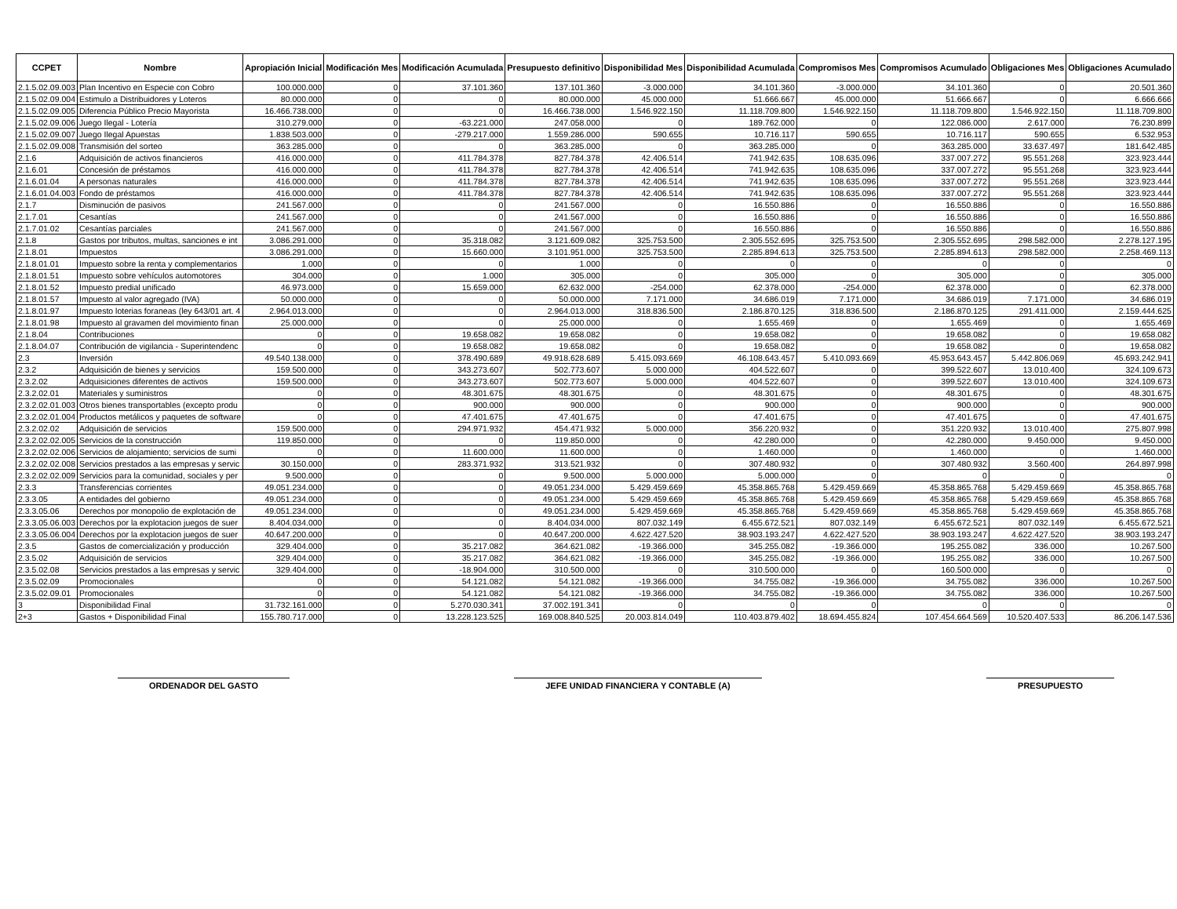| CCPET | Nombre | Apropiación Inicial | Modificación Mes | Modificación Acumulada | Presupuesto definitivo | Disponibilidad Mes | Disponibilidad Acumulada | Compromisos Mes | Compromisos Acumulado | Obligaciones Mes | Obligaciones Acumulado |
| --- | --- | --- | --- | --- | --- | --- | --- | --- | --- | --- | --- |
| 2.1.5.02.09.003 | Plan Incentivo en Especie con Cobro | 100.000.000 | 0 | 37.101.360 | 137.101.360 | -3.000.000 | 34.101.360 | -3.000.000 | 34.101.360 | 0 | 20.501.360 |
| 2.1.5.02.09.004 | Estimulo a Distribuidores y Loteros | 80.000.000 | 0 | 0 | 80.000.000 | 45.000.000 | 51.666.667 | 45.000.000 | 51.666.667 | 0 | 6.666.666 |
| 2.1.5.02.09.005 | Diferencia Público Precio Mayorista | 16.466.738.000 | 0 | 0 | 16.466.738.000 | 1.546.922.150 | 11.118.709.800 | 1.546.922.150 | 11.118.709.800 | 1.546.922.150 | 11.118.709.800 |
| 2.1.5.02.09.006 | Juego Ilegal - Lotería | 310.279.000 | 0 | -63.221.000 | 247.058.000 | 0 | 189.762.000 | 0 | 122.086.000 | 2.617.000 | 76.230.899 |
| 2.1.5.02.09.007 | Juego Ilegal Apuestas | 1.838.503.000 | 0 | -279.217.000 | 1.559.286.000 | 590.655 | 10.716.117 | 590.655 | 10.716.117 | 590.655 | 6.532.953 |
| 2.1.5.02.09.008 | Transmisión del sorteo | 363.285.000 | 0 | 0 | 363.285.000 | 0 | 363.285.000 | 0 | 363.285.000 | 33.637.497 | 181.642.485 |
| 2.1.6 | Adquisición de activos financieros | 416.000.000 | 0 | 411.784.378 | 827.784.378 | 42.406.514 | 741.942.635 | 108.635.096 | 337.007.272 | 95.551.268 | 323.923.444 |
| 2.1.6.01 | Concesión de préstamos | 416.000.000 | 0 | 411.784.378 | 827.784.378 | 42.406.514 | 741.942.635 | 108.635.096 | 337.007.272 | 95.551.268 | 323.923.444 |
| 2.1.6.01.04 | A personas naturales | 416.000.000 | 0 | 411.784.378 | 827.784.378 | 42.406.514 | 741.942.635 | 108.635.096 | 337.007.272 | 95.551.268 | 323.923.444 |
| 2.1.6.01.04.003 | Fondo de préstamos | 416.000.000 | 0 | 411.784.378 | 827.784.378 | 42.406.514 | 741.942.635 | 108.635.096 | 337.007.272 | 95.551.268 | 323.923.444 |
| 2.1.7 | Disminución de pasivos | 241.567.000 | 0 | 0 | 241.567.000 | 0 | 16.550.886 | 0 | 16.550.886 | 0 | 16.550.886 |
| 2.1.7.01 | Cesantías | 241.567.000 | 0 | 0 | 241.567.000 | 0 | 16.550.886 | 0 | 16.550.886 | 0 | 16.550.886 |
| 2.1.7.01.02 | Cesantías parciales | 241.567.000 | 0 | 0 | 241.567.000 | 0 | 16.550.886 | 0 | 16.550.886 | 0 | 16.550.886 |
| 2.1.8 | Gastos por tributos, multas, sanciones e int | 3.086.291.000 | 0 | 35.318.082 | 3.121.609.082 | 325.753.500 | 2.305.552.695 | 325.753.500 | 2.305.552.695 | 298.582.000 | 2.278.127.195 |
| 2.1.8.01 | Impuestos | 3.086.291.000 | 0 | 15.660.000 | 3.101.951.000 | 325.753.500 | 2.285.894.613 | 325.753.500 | 2.285.894.613 | 298.582.000 | 2.258.469.113 |
| 2.1.8.01.01 | Impuesto sobre la renta y complementarios | 1.000 | 0 | 0 | 1.000 | 0 | 0 | 0 | 0 | 0 | 0 |
| 2.1.8.01.51 | Impuesto sobre vehículos automotores | 304.000 | 0 | 1.000 | 305.000 | 0 | 305.000 | 0 | 305.000 | 0 | 305.000 |
| 2.1.8.01.52 | Impuesto predial unificado | 46.973.000 | 0 | 15.659.000 | 62.632.000 | -254.000 | 62.378.000 | -254.000 | 62.378.000 | 0 | 62.378.000 |
| 2.1.8.01.57 | Impuesto al valor agregado (IVA) | 50.000.000 | 0 | 0 | 50.000.000 | 7.171.000 | 34.686.019 | 7.171.000 | 34.686.019 | 7.171.000 | 34.686.019 |
| 2.1.8.01.97 | Impuesto loterias foraneas (ley 643/01 art. 4 | 2.964.013.000 | 0 | 0 | 2.964.013.000 | 318.836.500 | 2.186.870.125 | 318.836.500 | 2.186.870.125 | 291.411.000 | 2.159.444.625 |
| 2.1.8.01.98 | Impuesto al gravamen del movimiento finan | 25.000.000 | 0 | 0 | 25.000.000 | 0 | 1.655.469 | 0 | 1.655.469 | 0 | 1.655.469 |
| 2.1.8.04 | Contribuciones | 0 | 0 | 19.658.082 | 19.658.082 | 0 | 19.658.082 | 0 | 19.658.082 | 0 | 19.658.082 |
| 2.1.8.04.07 | Contribución de vigilancia - Superintendenc | 0 | 0 | 19.658.082 | 19.658.082 | 0 | 19.658.082 | 0 | 19.658.082 | 0 | 19.658.082 |
| 2.3 | Inversión | 49.540.138.000 | 0 | 378.490.689 | 49.918.628.689 | 5.415.093.669 | 46.108.643.457 | 5.410.093.669 | 45.953.643.457 | 5.442.806.069 | 45.693.242.941 |
| 2.3.2 | Adquisición de bienes y servicios | 159.500.000 | 0 | 343.273.607 | 502.773.607 | 5.000.000 | 404.522.607 | 0 | 399.522.607 | 13.010.400 | 324.109.673 |
| 2.3.2.02 | Adquisiciones diferentes de activos | 159.500.000 | 0 | 343.273.607 | 502.773.607 | 5.000.000 | 404.522.607 | 0 | 399.522.607 | 13.010.400 | 324.109.673 |
| 2.3.2.02.01 | Materiales y suministros | 0 | 0 | 48.301.675 | 48.301.675 | 0 | 48.301.675 | 0 | 48.301.675 | 0 | 48.301.675 |
| 2.3.2.02.01.003 | Otros bienes transportables (excepto produ | 0 | 0 | 900.000 | 900.000 | 0 | 900.000 | 0 | 900.000 | 0 | 900.000 |
| 2.3.2.02.01.004 | Productos metálicos y paquetes de software | 0 | 0 | 47.401.675 | 47.401.675 | 0 | 47.401.675 | 0 | 47.401.675 | 0 | 47.401.675 |
| 2.3.2.02.02 | Adquisición de servicios | 159.500.000 | 0 | 294.971.932 | 454.471.932 | 5.000.000 | 356.220.932 | 0 | 351.220.932 | 13.010.400 | 275.807.998 |
| 2.3.2.02.02.005 | Servicios de la construcción | 119.850.000 | 0 | 0 | 119.850.000 | 0 | 42.280.000 | 0 | 42.280.000 | 9.450.000 | 9.450.000 |
| 2.3.2.02.02.006 | Servicios de alojamiento; servicios de sumi | 0 | 0 | 11.600.000 | 11.600.000 | 0 | 1.460.000 | 0 | 1.460.000 | 0 | 1.460.000 |
| 2.3.2.02.02.008 | Servicios prestados a las empresas y servic | 30.150.000 | 0 | 283.371.932 | 313.521.932 | 0 | 307.480.932 | 0 | 307.480.932 | 3.560.400 | 264.897.998 |
| 2.3.2.02.02.009 | Servicios para la comunidad, sociales y per | 9.500.000 | 0 | 0 | 9.500.000 | 5.000.000 | 5.000.000 | 0 | 0 | 0 | 0 |
| 2.3.3 | Transferencias corrientes | 49.051.234.000 | 0 | 0 | 49.051.234.000 | 5.429.459.669 | 45.358.865.768 | 5.429.459.669 | 45.358.865.768 | 5.429.459.669 | 45.358.865.768 |
| 2.3.3.05 | A entidades del gobierno | 49.051.234.000 | 0 | 0 | 49.051.234.000 | 5.429.459.669 | 45.358.865.768 | 5.429.459.669 | 45.358.865.768 | 5.429.459.669 | 45.358.865.768 |
| 2.3.3.05.06 | Derechos por monopolio de explotación de | 49.051.234.000 | 0 | 0 | 49.051.234.000 | 5.429.459.669 | 45.358.865.768 | 5.429.459.669 | 45.358.865.768 | 5.429.459.669 | 45.358.865.768 |
| 2.3.3.05.06.003 | Derechos por la explotacion juegos de suer | 8.404.034.000 | 0 | 0 | 8.404.034.000 | 807.032.149 | 6.455.672.521 | 807.032.149 | 6.455.672.521 | 807.032.149 | 6.455.672.521 |
| 2.3.3.05.06.004 | Derechos por la explotacion juegos de suer | 40.647.200.000 | 0 | 0 | 40.647.200.000 | 4.622.427.520 | 38.903.193.247 | 4.622.427.520 | 38.903.193.247 | 4.622.427.520 | 38.903.193.247 |
| 2.3.5 | Gastos de comercialización y producción | 329.404.000 | 0 | 35.217.082 | 364.621.082 | -19.366.000 | 345.255.082 | -19.366.000 | 195.255.082 | 336.000 | 10.267.500 |
| 2.3.5.02 | Adquisición de servicios | 329.404.000 | 0 | 35.217.082 | 364.621.082 | -19.366.000 | 345.255.082 | -19.366.000 | 195.255.082 | 336.000 | 10.267.500 |
| 2.3.5.02.08 | Servicios prestados a las empresas y servic | 329.404.000 | 0 | -18.904.000 | 310.500.000 | 0 | 310.500.000 | 0 | 160.500.000 | 0 | 0 |
| 2.3.5.02.09 | Promocionales | 0 | 0 | 54.121.082 | 54.121.082 | -19.366.000 | 34.755.082 | -19.366.000 | 34.755.082 | 336.000 | 10.267.500 |
| 2.3.5.02.09.01 | Promocionales | 0 | 0 | 54.121.082 | 54.121.082 | -19.366.000 | 34.755.082 | -19.366.000 | 34.755.082 | 336.000 | 10.267.500 |
| 3 | Disponibilidad Final | 31.732.161.000 | 0 | 5.270.030.341 | 37.002.191.341 | 0 | 0 | 0 | 0 | 0 | 0 |
| 2+3 | Gastos + Disponibilidad Final | 155.780.717.000 | 0 | 13.228.123.525 | 169.008.840.525 | 20.003.814.049 | 110.403.879.402 | 18.694.455.824 | 107.454.664.569 | 10.520.407.533 | 86.206.147.536 |
ORDENADOR DEL GASTO JEFE UNIDAD FINANCIERA Y CONTABLE (A)
PRESUPUESTO